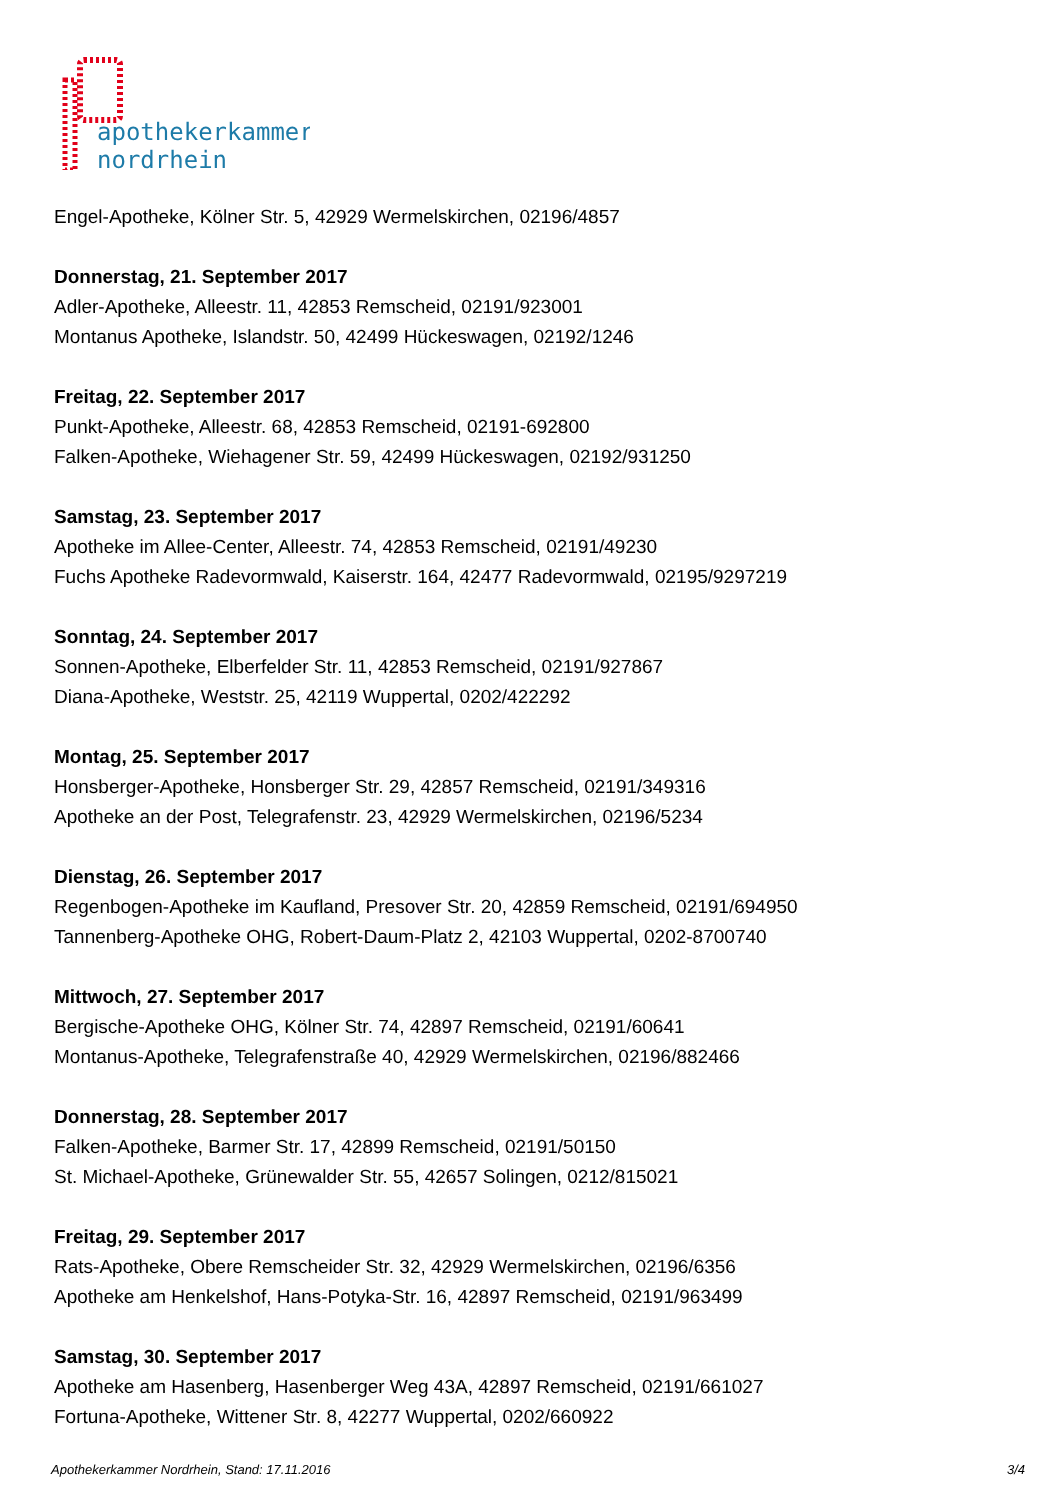apothekerkammer
nordrhein
Engel-Apotheke, Kölner Str. 5, 42929 Wermelskirchen, 02196/4857
Donnerstag, 21. September 2017
Adler-Apotheke, Alleestr. 11, 42853 Remscheid, 02191/923001
Montanus Apotheke, Islandstr. 50, 42499 Hückeswagen, 02192/1246
Freitag, 22. September 2017
Punkt-Apotheke, Alleestr. 68, 42853 Remscheid, 02191-692800
Falken-Apotheke, Wiehagener Str. 59, 42499 Hückeswagen, 02192/931250
Samstag, 23. September 2017
Apotheke im Allee-Center, Alleestr. 74, 42853 Remscheid, 02191/49230
Fuchs Apotheke Radevormwald, Kaiserstr. 164, 42477 Radevormwald, 02195/9297219
Sonntag, 24. September 2017
Sonnen-Apotheke, Elberfelder Str. 11, 42853 Remscheid, 02191/927867
Diana-Apotheke, Weststr. 25, 42119 Wuppertal, 0202/422292
Montag, 25. September 2017
Honsberger-Apotheke, Honsberger Str. 29, 42857 Remscheid, 02191/349316
Apotheke an der Post, Telegrafenstr. 23, 42929 Wermelskirchen, 02196/5234
Dienstag, 26. September 2017
Regenbogen-Apotheke im Kaufland, Presover Str. 20, 42859 Remscheid, 02191/694950
Tannenberg-Apotheke OHG, Robert-Daum-Platz 2, 42103 Wuppertal, 0202-8700740
Mittwoch, 27. September 2017
Bergische-Apotheke OHG, Kölner Str. 74, 42897 Remscheid, 02191/60641
Montanus-Apotheke, Telegrafenstraße 40, 42929 Wermelskirchen, 02196/882466
Donnerstag, 28. September 2017
Falken-Apotheke, Barmer Str. 17, 42899 Remscheid, 02191/50150
St. Michael-Apotheke, Grünewalder Str. 55, 42657 Solingen, 0212/815021
Freitag, 29. September 2017
Rats-Apotheke, Obere Remscheider Str. 32, 42929 Wermelskirchen, 02196/6356
Apotheke am Henkelshof, Hans-Potyka-Str. 16, 42897 Remscheid, 02191/963499
Samstag, 30. September 2017
Apotheke am Hasenberg, Hasenberger Weg 43A, 42897 Remscheid, 02191/661027
Fortuna-Apotheke, Wittener Str. 8, 42277 Wuppertal, 0202/660922
Apothekerkammer Nordrhein, Stand: 17.11.2016 3/4